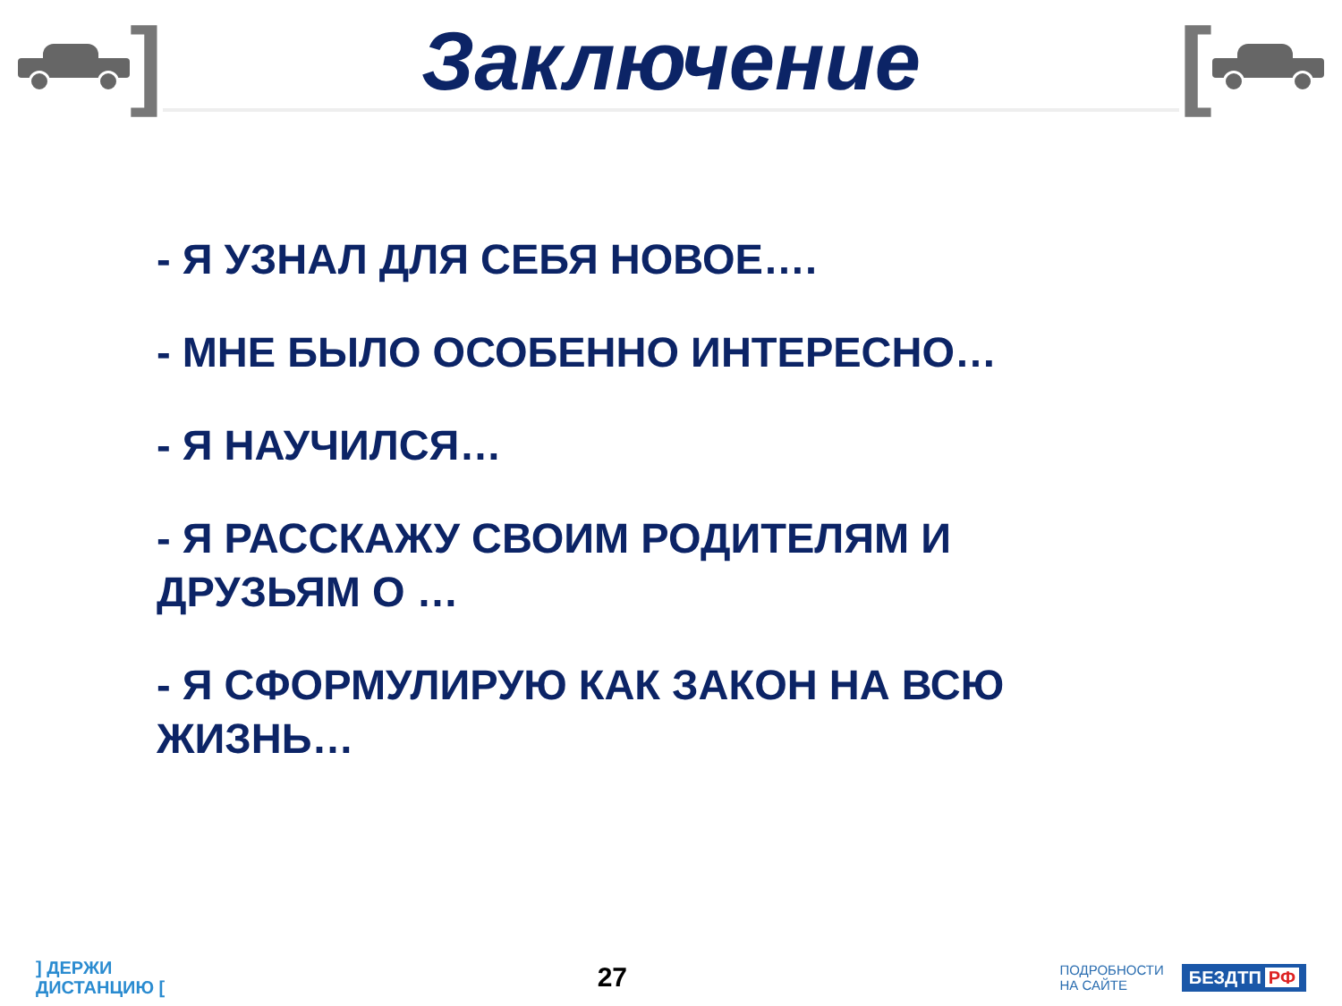]
Заключение
[
- Я УЗНАЛ ДЛЯ СЕБЯ НОВОЕ….
- МНЕ БЫЛО ОСОБЕННО ИНТЕРЕСНО…
- Я НАУЧИЛСЯ…
- Я РАССКАЖУ СВОИМ РОДИТЕЛЯМ И ДРУЗЬЯМ О …
- Я СФОРМУЛИРУЮ КАК ЗАКОН НА ВСЮ ЖИЗНЬ…
] ДЕРЖИ
ДИСТАНЦИЮ [
27
ПОДРОБНОСТИ
НА САЙТЕ БЕЗДТП РФ